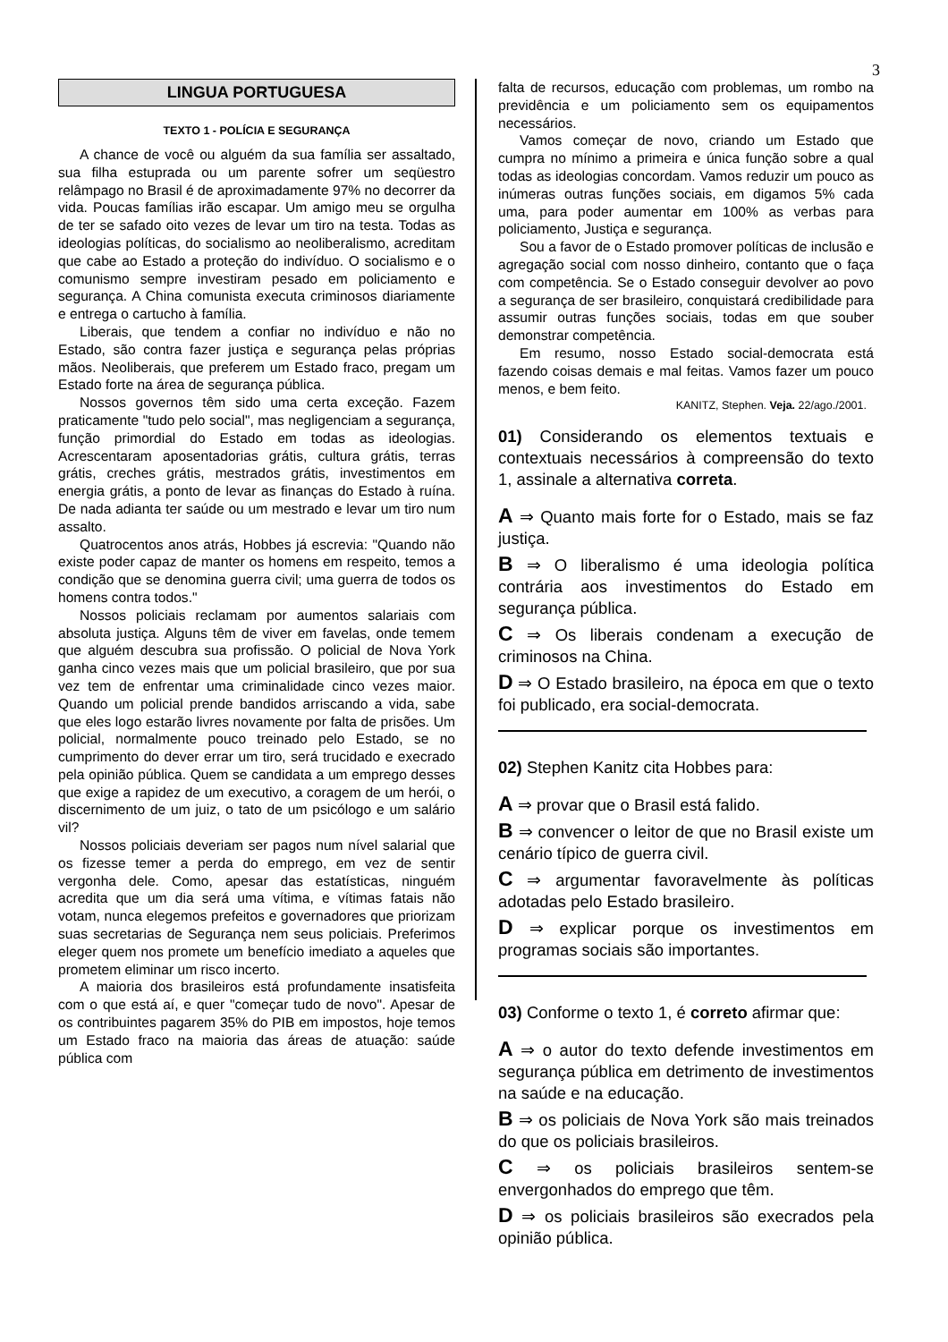3
LINGUA PORTUGUESA
TEXTO 1 - POLÍCIA E SEGURANÇA
A chance de você ou alguém da sua família ser assaltado, sua filha estuprada ou um parente sofrer um seqüestro relâmpago no Brasil é de aproximadamente 97% no decorrer da vida. Poucas famílias irão escapar. Um amigo meu se orgulha de ter se safado oito vezes de levar um tiro na testa. Todas as ideologias políticas, do socialismo ao neoliberalismo, acreditam que cabe ao Estado a proteção do indivíduo. O socialismo e o comunismo sempre investiram pesado em policiamento e segurança. A China comunista executa criminosos diariamente e entrega o cartucho à família.
Liberais, que tendem a confiar no indivíduo e não no Estado, são contra fazer justiça e segurança pelas próprias mãos. Neoliberais, que preferem um Estado fraco, pregam um Estado forte na área de segurança pública.
Nossos governos têm sido uma certa exceção. Fazem praticamente "tudo pelo social", mas negligenciam a segurança, função primordial do Estado em todas as ideologias. Acrescentaram aposentadorias grátis, cultura grátis, terras grátis, creches grátis, mestrados grátis, investimentos em energia grátis, a ponto de levar as finanças do Estado à ruína. De nada adianta ter saúde ou um mestrado e levar um tiro num assalto.
Quatrocentos anos atrás, Hobbes já escrevia: "Quando não existe poder capaz de manter os homens em respeito, temos a condição que se denomina guerra civil; uma guerra de todos os homens contra todos."
Nossos policiais reclamam por aumentos salariais com absoluta justiça. Alguns têm de viver em favelas, onde temem que alguém descubra sua profissão. O policial de Nova York ganha cinco vezes mais que um policial brasileiro, que por sua vez tem de enfrentar uma criminalidade cinco vezes maior. Quando um policial prende bandidos arriscando a vida, sabe que eles logo estarão livres novamente por falta de prisões. Um policial, normalmente pouco treinado pelo Estado, se no cumprimento do dever errar um tiro, será trucidado e execrado pela opinião pública. Quem se candidata a um emprego desses que exige a rapidez de um executivo, a coragem de um herói, o discernimento de um juiz, o tato de um psicólogo e um salário vil?
Nossos policiais deveriam ser pagos num nível salarial que os fizesse temer a perda do emprego, em vez de sentir vergonha dele. Como, apesar das estatísticas, ninguém acredita que um dia será uma vítima, e vítimas fatais não votam, nunca elegemos prefeitos e governadores que priorizam suas secretarias de Segurança nem seus policiais. Preferimos eleger quem nos promete um benefício imediato a aqueles que prometem eliminar um risco incerto.
A maioria dos brasileiros está profundamente insatisfeita com o que está aí, e quer "começar tudo de novo". Apesar de os contribuintes pagarem 35% do PIB em impostos, hoje temos um Estado fraco na maioria das áreas de atuação: saúde pública com
falta de recursos, educação com problemas, um rombo na previdência e um policiamento sem os equipamentos necessários.
Vamos começar de novo, criando um Estado que cumpra no mínimo a primeira e única função sobre a qual todas as ideologias concordam. Vamos reduzir um pouco as inúmeras outras funções sociais, em digamos 5% cada uma, para poder aumentar em 100% as verbas para policiamento, Justiça e segurança.
Sou a favor de o Estado promover políticas de inclusão e agregação social com nosso dinheiro, contanto que o faça com competência. Se o Estado conseguir devolver ao povo a segurança de ser brasileiro, conquistará credibilidade para assumir outras funções sociais, todas em que souber demonstrar competência.
Em resumo, nosso Estado social-democrata está fazendo coisas demais e mal feitas. Vamos fazer um pouco menos, e bem feito.
KANITZ, Stephen. Veja. 22/ago./2001.
01) Considerando os elementos textuais e contextuais necessários à compreensão do texto 1, assinale a alternativa correta.
A ⇒ Quanto mais forte for o Estado, mais se faz justiça.
B ⇒ O liberalismo é uma ideologia política contrária aos investimentos do Estado em segurança pública.
C ⇒ Os liberais condenam a execução de criminosos na China.
D ⇒ O Estado brasileiro, na época em que o texto foi publicado, era social-democrata.
02) Stephen Kanitz cita Hobbes para:
A ⇒ provar que o Brasil está falido.
B ⇒ convencer o leitor de que no Brasil existe um cenário típico de guerra civil.
C ⇒ argumentar favoravelmente às políticas adotadas pelo Estado brasileiro.
D ⇒ explicar porque os investimentos em programas sociais são importantes.
03) Conforme o texto 1, é correto afirmar que:
A ⇒ o autor do texto defende investimentos em segurança pública em detrimento de investimentos na saúde e na educação.
B ⇒ os policiais de Nova York são mais treinados do que os policiais brasileiros.
C ⇒ os policiais brasileiros sentem-se envergonhados do emprego que têm.
D ⇒ os policiais brasileiros são execrados pela opinião pública.